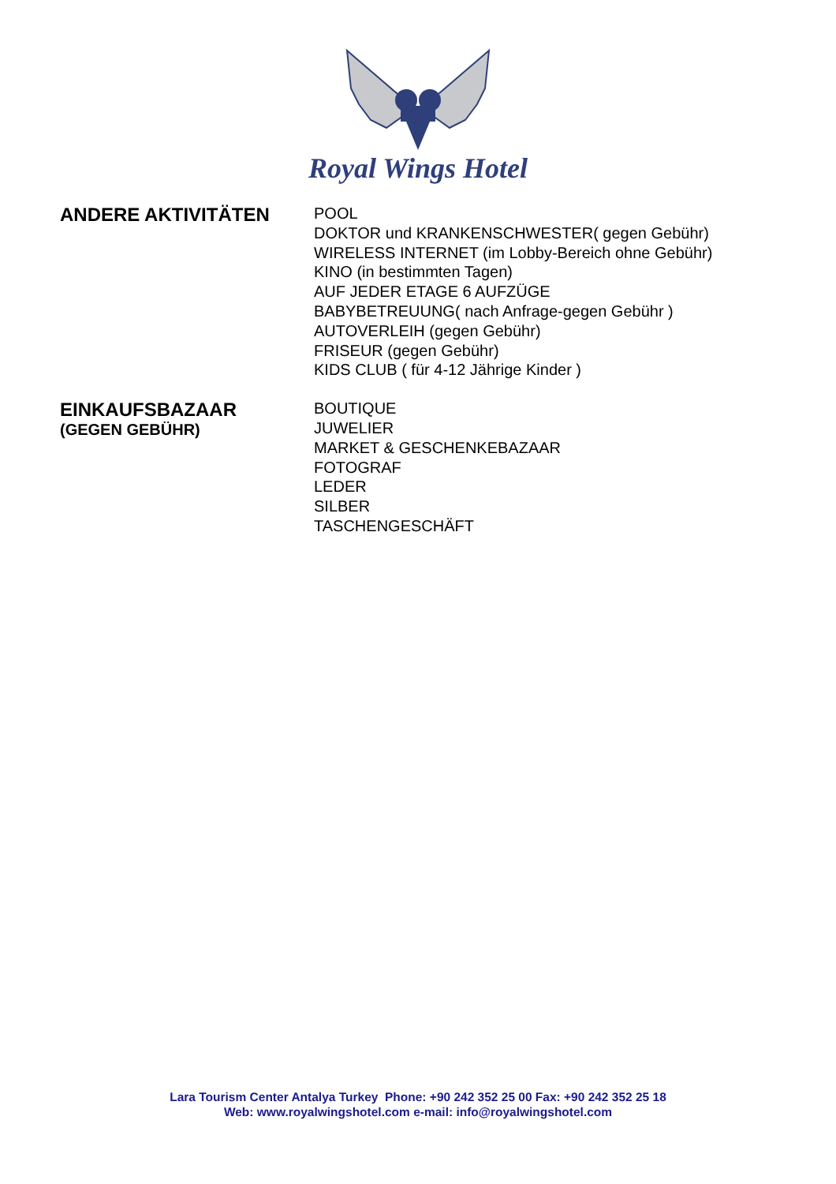Royal Wings Hotel
ANDERE AKTIVITÄTEN
POOL
DOKTOR und KRANKENSCHWESTER( gegen Gebühr)
WIRELESS INTERNET (im Lobby-Bereich ohne Gebühr)
KINO (in bestimmten Tagen)
AUF JEDER ETAGE 6 AUFZÜGE
BABYBETREUUNG( nach Anfrage-gegen Gebühr )
AUTOVERLEIH (gegen Gebühr)
FRISEUR (gegen Gebühr)
KIDS CLUB ( für 4-12 Jährige Kinder )
EINKAUFSBAZAAR
(GEGEN GEBÜHR)
BOUTIQUE
JUWELIER
MARKET & GESCHENKEBAZAAR
FOTOGRAF
LEDER
SILBER
TASCHENGESCHÄFT
Lara Tourism Center Antalya Turkey Phone: +90 242 352 25 00 Fax: +90 242 352 25 18
Web: www.royalwingshotel.com e-mail: info@royalwingshotel.com